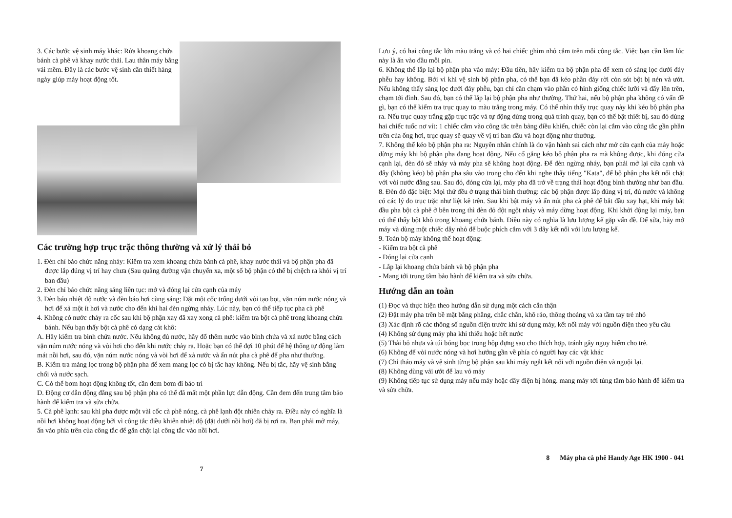3. Các bước vệ sinh máy khác: Rửa khoang chứa bánh cà phê và khay nước thải. Lau thân máy bằng vải mềm. Đây là các bước vệ sinh cần thiết hàng ngày giúp máy hoạt động tốt.
Các trường hợp trục trặc thông thường và xử lý thải bỏ
1. Đèn chỉ báo chức năng nháy: Kiểm tra xem khoang chứa bánh cà phê, khay nước thải và bộ phận pha đã được lắp đúng vị trí hay chưa (Sau quãng đường vận chuyển xa, một số bộ phận có thể bị chệch ra khỏi vị trí ban đầu)
2. Đèn chỉ báo chức năng sáng liên tục: mở và đóng lại cửa cạnh của máy
3. Đèn báo nhiệt độ nước và đèn báo hơi cùng sáng: Đặt một cốc trống dưới vòi tạo bọt, vặn núm nước nóng và hơi để xả một ít hơi và nước cho đến khi hai đèn ngừng nháy. Lúc này, bạn có thể tiếp tục pha cà phê
4. Không có nước chảy ra cốc sau khi bộ phận xay đã xay xong cà phê: kiểm tra bột cà phê trong khoang chứa bánh. Nếu bạn thấy bột cà phê có dạng cát khô:
A. Hãy kiểm tra bình chứa nước. Nếu không đủ nước, hãy đổ thêm nước vào bình chứa và xả nước bằng cách vặn núm nước nóng và vòi hơi cho đến khi nước chảy ra. Hoặc bạn có thể đợi 10 phút để hệ thống tự động làm mát nồi hơi, sau đó, vặn núm nước nóng và vòi hơi để xả nước và ấn nút pha cà phê để pha như thường.
B. Kiểm tra màng lọc trong bộ phận pha để xem mang lọc có bị tắc hay không. Nếu bị tắc, hãy vệ sinh bằng chổi và nước sạch.
C. Có thể bơm hoạt động không tốt, cần đem bơm đi bảo trì
D. Động cơ dẫn động đằng sau bộ phận pha có thể đã mất một phần lực dẫn động. Cần đem đến trung tâm bảo hành để kiểm tra và sửa chữa.
5. Cà phê lạnh: sau khi pha được một vài cốc cà phê nóng, cà phê lạnh đột nhiên chảy ra. Điều này có nghĩa là nồi hơi không hoạt động bởi vì công tắc điều khiển nhiệt độ (đặt dưới nồi hơi) đã bị rơi ra. Bạn phải mở máy, ấn vào phía trên của công tắc để gắn chặt lại công tắc vào nồi hơi.
7
Lưu ý, có hai công tắc lớn màu trắng và có hai chiếc ghim nhỏ cắm trên mỗi công tắc. Việc bạn cần làm lúc này là ấn vào đầu mỗi pin.
6. Không thể lắp lại bộ phận pha vào máy: Đầu tiên, hãy kiểm tra bộ phận pha để xem có sàng lọc dưới đáy phễu hay không. Bởi vì khi vệ sinh bộ phận pha, có thể bạn đã kéo phần đáy rời còn sót bột bị nén và ướt. Nếu không thấy sàng lọc dưới đáy phễu, bạn chỉ cần chạm vào phần có hình giống chiếc lưỡi và đẩy lên trên, chạm tới đỉnh. Sau đó, bạn có thể lắp lại bộ phận pha như thường. Thứ hai, nếu bộ phận pha không có vấn đề gì, bạn có thể kiểm tra trục quay to màu trắng trong máy. Có thể nhìn thấy trục quay này khi kéo bộ phận pha ra. Nếu trục quay trắng gặp trục trặc và tự động dừng trong quá trình quay, bạn có thể bật thiết bị, sau đó dùng hai chiếc tuốc nơ vít: 1 chiếc cắm vào công tắc trên bảng điều khiển, chiếc còn lại cắm vào công tắc gần phần trên của ống hơi, trục quay sẽ quay về vị trí ban đầu và hoạt động như thường.
7. Không thể kéo bộ phận pha ra: Nguyên nhân chính là do vận hành sai cách như mở cửa cạnh của máy hoặc dừng máy khi bộ phận pha đang hoạt động. Nếu cố gắng kéo bộ phận pha ra mà không được, khi đóng cửa cạnh lại, đèn đỏ sẽ nháy và máy pha sẽ không hoạt động. Để đèn ngừng nháy, bạn phải mở lại cửa cạnh và đẩy (không kéo) bộ phận pha sâu vào trong cho đến khi nghe thấy tiếng "Kata", để bộ phận pha kết nối chặt với vòi nước đằng sau. Sau đó, đóng cửa lại, máy pha đã trở về trạng thái hoạt động bình thường như ban đầu.
8. Đèn đỏ đặc biệt: Mọi thứ đều ở trạng thái bình thường: các bộ phận được lắp đúng vị trí, đủ nước và không có các lý do trục trặc như liệt kê trên. Sau khi bật máy và ấn nút pha cà phê để bắt đầu xay hạt, khi máy bắt đầu pha bột cà phê ở bên trong thì đèn đỏ đột ngột nháy và máy dừng hoạt động. Khi khởi động lại máy, bạn có thể thấy bột khô trong khoang chứa bánh. Điều này có nghĩa là lưu lượng kế gặp vấn đề. Để sửa, hãy mở máy và dùng một chiếc dây nhỏ để buộc phích cắm với 3 dây kết nối với lưu lượng kế.
9. Toàn bộ máy không thể hoạt động:
- Kiểm tra bột cà phê
- Đóng lại cửa cạnh
- Lắp lại khoang chứa bánh và bộ phận pha
- Mang tới trung tâm bảo hành để kiểm tra và sửa chữa.
Hướng dẫn an toàn
(1) Đọc và thực hiện theo hướng dẫn sử dụng một cách cẩn thận
(2) Đặt máy pha trên bề mặt bằng phẳng, chắc chắn, khô ráo, thông thoáng và xa tầm tay trẻ nhỏ
(3) Xác định rõ các thông số nguồn điện trước khi sử dụng máy, kết nối máy với nguồn điện theo yêu cầu
(4) Không sử dụng máy pha khi thiếu hoặc hết nước
(5) Thải bỏ nhựa và túi bóng bọc trong hộp đựng sao cho thích hợp, tránh gây nguy hiểm cho trẻ.
(6) Không để vòi nước nóng và hơi hướng gần về phía có người hay các vật khác
(7) Chỉ tháo máy và vệ sinh từng bộ phận sau khi máy ngắt kết nối với nguồn điện và nguội lại.
(8) Không dùng vải ướt để lau vỏ máy
(9) Không tiếp tục sử dụng máy nếu máy hoặc dây điện bị hỏng. mang máy tới tủng tâm bảo hành để kiểm tra và sửa chữa.
8 Máy pha cà phê Handy Age HK 1900 - 041